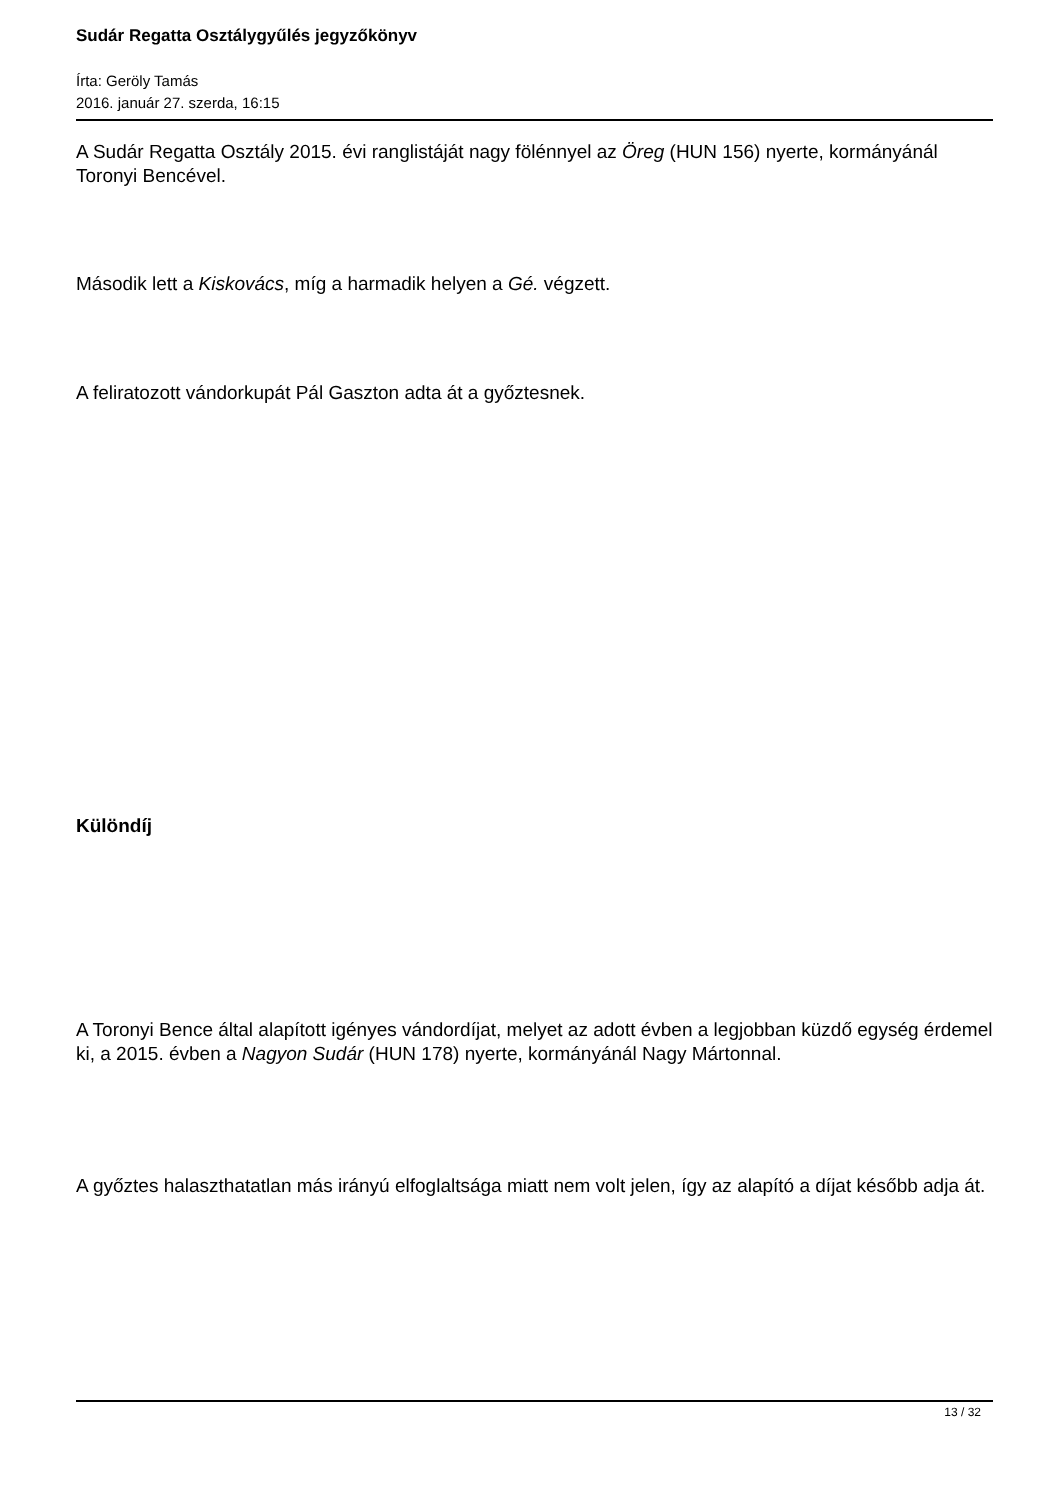Sudár Regatta Osztálygyűlés jegyzőkönyv
Írta: Geröly Tamás
2016. január 27. szerda, 16:15
A Sudár Regatta Osztály 2015. évi ranglistáját nagy fölénnyel az Öreg (HUN 156) nyerte, kormányánál Toronyi Bencével.
Második lett a Kiskovács, míg a harmadik helyen a Gé. végzett.
A feliratozott vándorkupát Pál Gaszton adta át a győztesnek.
Különdíj
A Toronyi Bence által alapított igényes vándordíjat, melyet az adott évben a legjobban küzdő egység érdemel ki, a 2015. évben a Nagyon Sudár (HUN 178) nyerte, kormányánál Nagy Mártonnal.
A győztes halaszthatatlan más irányú elfoglaltsága miatt nem volt jelen, így az alapító a díjat később adja át.
13 / 32